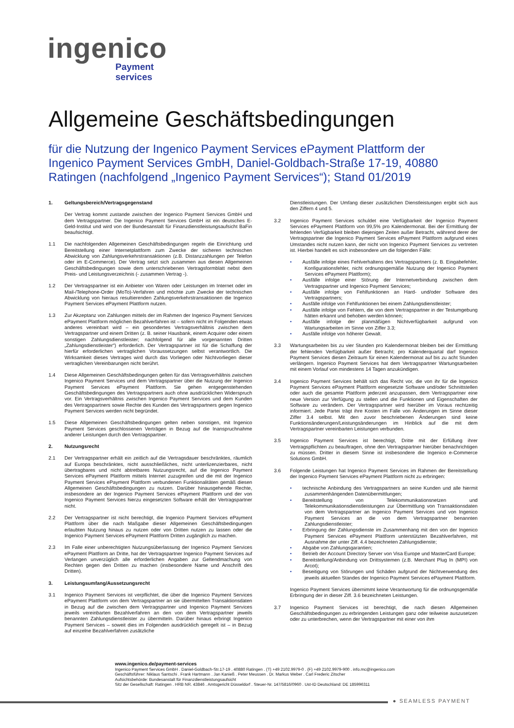ingenico
Payment
services
Allgemeine Geschäftsbedingungen
für die Nutzung der Ingenico Payment Services ePayment Plattform der Ingenico Payment Services GmbH, Daniel-Goldbach-Straße 17-19, 40880 Ratingen (nachfolgend „Ingenico Payment Services“); Stand 01/2019
1. Geltungsbereich/Vertragsgegenstand
Der Vertrag kommt zustande zwischen der Ingenico Payment Services GmbH und dem Vertragspartner. Die Ingenico Payment Services GmbH ist ein deutsches E-Geld-Institut und wird von der Bundesanstalt für Finanzdienstleistungsaufsicht BaFin beaufsichtigt.
1.1 Die nachfolgenden Allgemeinen Geschäftsbedingungen regeln die Einrichtung und Bereitstellung einer Internetplattform zum Zwecke der sicheren technischen Abwicklung von Zahlungsverkehrstransaktionen (z.B. Distanzzahlungen per Telefon oder im E-Commerce). Der Vertrag setzt sich zusammen aus diesen Allgemeinen Geschäftsbedingungen sowie dem unterschriebenen Vertragsformblatt nebst dem Preis- und Leistungsverzeichnis (- zusammen Vertrag -).
1.2 Der Vertragspartner ist ein Anbieter von Waren oder Leistungen im Internet oder im Mail-/Telephone-Order (MoTo)-Verfahren und möchte zum Zwecke der technischen Abwicklung von hieraus resultierenden Zahlungsverkehrstransaktionen die Ingenico Payment Services ePayment Plattform nutzen.
1.3 Zur Akzeptanz von Zahlungen mittels der im Rahmen der Ingenico Payment Services ePayment Plattform möglichen Bezahlverfahren ist – sofern nicht im Folgenden etwas anderes vereinbart wird – ein gesondertes Vertragsverhältnis zwischen dem Vertragspartner und einem Dritten (z. B. seiner Hausbank, einem Acquirer oder einem sonstigen Zahlungsdienstleister; nachfolgend für alle vorgenannten Dritten „Zahlungsdienstleister“) erforderlich. Der Vertragspartner ist für die Schaffung der hierfür erforderlichen vertraglichen Voraussetzungen selbst verantwortlich. Die Wirksamkeit dieses Vertrages wird durch das Vorliegen oder Nichtvorliegen dieser vertraglichen Vereinbarungen nicht berührt.
1.4 Diese Allgemeinen Geschäftsbedingungen gelten für das Vertragsverhältnis zwischen Ingenico Payment Services und dem Vertragspartner über die Nutzung der Ingenico Payment Services ePayment Plattform. Sie gehen entgegenstehenden Geschäftsbedingungen des Vertragspartners auch ohne ausdrücklichen Widerspruch vor. Ein Vertragsverhältnis zwischen Ingenico Payment Services und dem Kunden des Vertragspartners sowie Rechte des Kunden des Vertragspartners gegen Ingenico Payment Services werden nicht begründet.
1.5 Diese Allgemeinen Geschäftsbedingungen gelten neben sonstigen, mit Ingenico Payment Services geschlossenen Verträgen in Bezug auf die Inanspruchnahme anderer Leistungen durch den Vertragspartner.
2. Nutzungsrecht
2.1 Der Vertragspartner erhält ein zeitlich auf die Vertragsdauer beschränktes, räumlich auf Europa beschränktes, nicht ausschließliches, nicht unterlizenzierbares, nicht übertragbares und nicht abtretbares Nutzungsrecht, auf die Ingenico Payment Services ePayment Plattform mittels Internet zuzugreifen und die mit der Ingenico Payment Services ePayment Plattform verbundenen Funktionalitäten gemäß diesen Allgemeinen Geschäftsbedingungen zu nutzen. Darüber hinausgehende Rechte, insbesondere an der Ingenico Payment Services ePayment Plattform und der von Ingenico Payment Services hierzu eingesetzten Software erhält der Vertragspartner nicht.
2.2 Der Vertragspartner ist nicht berechtigt, die Ingenico Payment Services ePayment Plattform über die nach Maßgabe dieser Allgemeinen Geschäftsbedingungen erlaubten Nutzung hinaus zu nutzen oder von Dritten nutzen zu lassen oder die Ingenico Payment Services ePayment Plattform Dritten zugänglich zu machen.
2.3 Im Falle einer unberechtigten Nutzungsüberlassung der Ingenico Payment Services ePayment Plattform an Dritte, hat der Vertragspartner Ingenico Payment Services auf Verlangen unverzüglich alle erforderlichen Angaben zur Geltendmachung von Rechten gegen den Dritten zu machen (insbesondere Name und Anschrift des Dritten).
3. Leistungsumfang/Aussetzungsrecht
3.1 Ingenico Payment Services ist verpflichtet, die über die Ingenico Payment Services ePayment Plattform von dem Vertragspartner an sie übermittelten Transaktionsdaten in Bezug auf die zwischen dem Vertragspartner und Ingenico Payment Services jeweils vereinbarten Bezahlverfahren an den von dem Vertragspartner jeweils benannten Zahlungsdienstleister zu übermitteln. Darüber hinaus erbringt Ingenico Payment Services – soweit dies im Folgenden ausdrücklich geregelt ist – in Bezug auf einzelne Bezahlverfahren zusätzliche
Dienstleistungen. Der Umfang dieser zusätzlichen Dienstleistungen ergibt sich aus den Ziffern 4 und 5.
3.2 Ingenico Payment Services schuldet eine Verfügbarkeit der Ingenico Payment Services ePayment Plattform von 99,5% pro Kalendermonat. Bei der Ermittlung der fehlenden Verfügbarkeit bleiben diejenigen Zeiten außer Betracht, während derer der Vertragspartner die Ingenico Payment Services ePayment Plattform aufgrund eines Umstandes nicht nutzen kann, der nicht von Ingenico Payment Services zu vertreten ist. Hierbei handelt es sich insbesondere um die folgenden Fälle:
• Ausfälle infolge eines Fehlverhaltens des Vertragspartners (z. B. Eingabefehler, Konfigurationsfehler, nicht ordnungsgemäße Nutzung der Ingenico Payment Services ePayment Plattform);
• Ausfälle infolge einer Störung der Internetverbindung zwischen dem Vertragspartner und Ingenico Payment Services;
• Ausfälle infolge von Fehlfunktionen an Hard- und/oder Software des Vertragspartners;
• Ausfälle infolge von Fehlfunktionen bei einem Zahlungsdienstleister;
• Ausfälle infolge von Fehlern, die von dem Vertragspartner in der Testumgebung hätten erkannt und behoben werden können;
• Ausfälle infolge der planmäßigen Nichtverfügbarkeit aufgrund von Wartungsarbeiten im Sinne von Ziffer 3.3;
• Ausfälle infolge von höherer Gewalt.
3.3 Wartungsarbeiten bis zu vier Stunden pro Kalendermonat bleiben bei der Ermittlung der fehlenden Verfügbarkeit außer Betracht; pro Kalenderquartal darf Ingenico Payment Services diesen Zeitraum für einen Kalendermonat auf bis zu acht Stunden verlängern. Ingenico Payment Services hat dem Vertragspartner Wartungsarbeiten mit einem Vorlauf von mindestens 14 Tagen anzukündigen.
3.4 Ingenico Payment Services behält sich das Recht vor, die von ihr für die Ingenico Payment Services ePayment Plattform eingesetzte Software und/oder Schnittstellen oder auch die gesamte Plattform jederzeit anzupassen, dem Vertragspartner eine neue Version zur Verfügung zu stellen und die Funktionen und Eigenschaften der Software zu verändern. Der Vertragspartner wird hierüber im Voraus rechtzeitig informiert. Jede Partei trägt ihre Kosten im Falle von Änderungen im Sinne dieser Ziffer 3.4 selbst. Mit den zuvor beschriebenen Änderungen sind keine Funktionsänderungen/Leistungsänderungen im Hinblick auf die mit dem Vertragspartner vereinbarten Leistungen verbunden.
3.5 Ingenico Payment Services ist berechtigt, Dritte mit der Erfüllung ihrer Vertragspflichten zu beauftragen, ohne den Vertragspartner hierüber benachrichtigen zu müssen. Dritter in diesem Sinne ist insbesondere die Ingenico e-Commerce Solutions GmbH.
3.6 Folgende Leistungen hat Ingenico Payment Services im Rahmen der Bereitstellung der Ingenico Payment Services ePayment Plattform nicht zu erbringen:
• technische Anbindung des Vertragspartners an seine Kunden und alle hiermit zusammenhängenden Datenübermittlungen;
• Bereitstellung von Telekommunikationsnetzen und Telekommunikationsdienstleistungen zur Übermittlung von Transaktionsdaten von dem Vertragspartner an Ingenico Payment Services und von Ingenico Payment Services an die von dem Vertragspartner benannten Zahlungsdienstleister;
• Erbringung der Zahlungsdienste im Zusammenhang mit den von der Ingenico Payment Services ePayment Plattform unterstützten Bezahlverfahren, mit Ausnahme der unter Ziff. 4.4 bezeichneten Zahlungsdienste;
• Abgabe von Zahlungsgarantien;
• Betrieb der Account Directory Server von Visa Europe und MasterCard Europe;
• Bereitstellung/Anbindung von Drittsystemen (z.B. Merchant Plug In (MPI) von Arcot);
• Beseitigung von Störungen und Schäden aufgrund der Nichtverwendung des jeweils aktuellen Standes der Ingenico Payment Services ePayment Plattform.
Ingenico Payment Services übernimmt keine Verantwortung für die ordnungsgemäße Erbringung der in dieser Ziff. 3.6 bezeichneten Leistungen.
3.7 Ingenico Payment Services ist berechtigt, die nach diesen Allgemeinen Geschäftsbedingungen zu erbringenden Leistungen ganz oder teilweise auszusetzen oder zu unterbrechen, wenn der Vertragspartner mit einer von ihm
www.ingenico.de/payment-services
Ingenico Payment Services GmbH . Daniel-Goldbach-Str.17-19 . 40880 Ratingen . (T) +49 2102.9979-0 . (F) +49 2102.9979-900 . info.mc@ingenico.com
Geschäftsführer: Niklaus Santschi . Frank Hartmann . Jan Kanieß . Peter Meussen . Dr. Markus Weber . Carl Frederic Zitscher
Aufsichtsbehörde: Bundesanstalt für Finanzdienstleistungsaufsicht
Sitz der Gesellschaft: Ratingen . HRB NR. 43846 . Amtsgericht Düsseldorf . Steuer-Nr. 147/5816/0960 . Ust-ID Deutschland: DE 185996311
● SEAMLESS PAYMENT